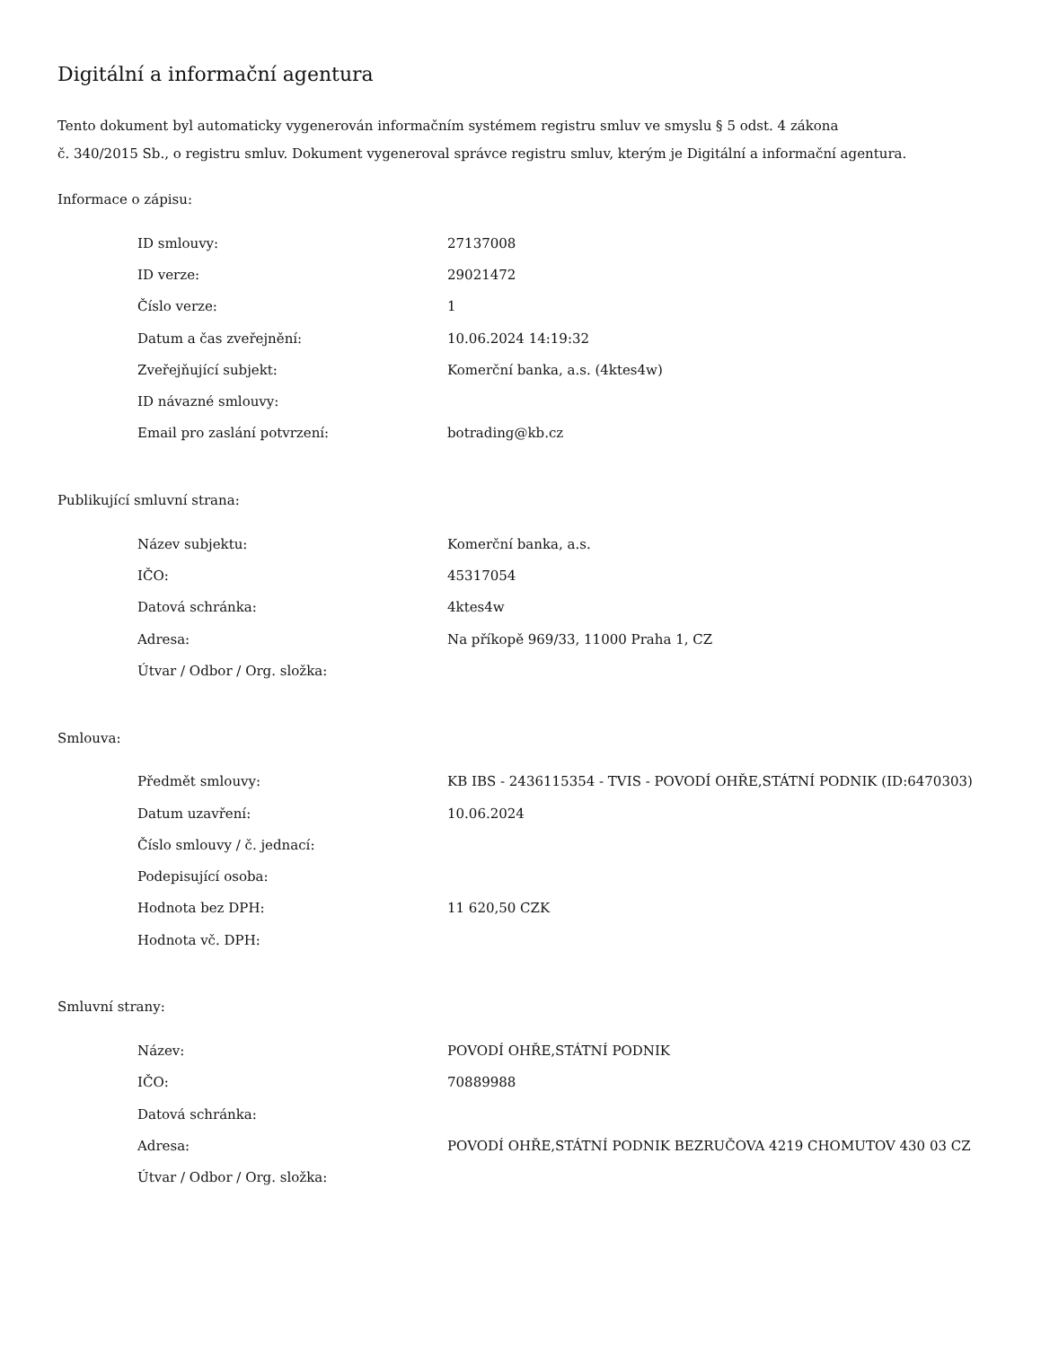Digitální a informační agentura
Tento dokument byl automaticky vygenerován informačním systémem registru smluv ve smyslu § 5 odst. 4 zákona
č. 340/2015 Sb., o registru smluv. Dokument vygeneroval správce registru smluv, kterým je Digitální a informační agentura.
Informace o zápisu:
| ID smlouvy: | 27137008 |
| ID verze: | 29021472 |
| Číslo verze: | 1 |
| Datum a čas zveřejnění: | 10.06.2024 14:19:32 |
| Zveřejňující subjekt: | Komerční banka, a.s. (4ktes4w) |
| ID návazné smlouvy: | |
| Email pro zaslání potvrzení: | botrading@kb.cz |
Publikující smluvní strana:
| Název subjektu: | Komerční banka, a.s. |
| IČO: | 45317054 |
| Datová schránka: | 4ktes4w |
| Adresa: | Na příkopě 969/33, 11000 Praha 1, CZ |
| Útvar / Odbor / Org. složka: | |
Smlouva:
| Předmět smlouvy: | KB IBS - 2436115354 - TVIS - POVODÍ OHŘE,STÁTNÍ PODNIK (ID:6470303) |
| Datum uzavření: | 10.06.2024 |
| Číslo smlouvy / č. jednací: | |
| Podepisující osoba: | |
| Hodnota bez DPH: | 11 620,50 CZK |
| Hodnota vč. DPH: | |
Smluvní strany:
| Název: | POVODÍ OHŘE,STÁTNÍ PODNIK |
| IČO: | 70889988 |
| Datová schránka: | |
| Adresa: | POVODÍ OHŘE,STÁTNÍ PODNIK BEZRUČOVA 4219 CHOMUTOV 430 03 CZ |
| Útvar / Odbor / Org. složka: | |